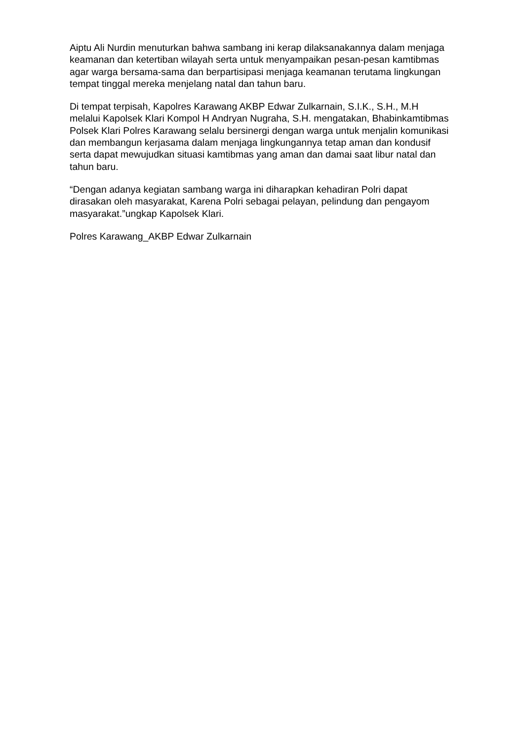Aiptu Ali Nurdin menuturkan bahwa sambang ini kerap dilaksanakannya dalam menjaga keamanan dan ketertiban wilayah serta untuk menyampaikan pesan-pesan kamtibmas agar warga bersama-sama dan berpartisipasi menjaga keamanan terutama lingkungan tempat tinggal mereka menjelang natal dan tahun baru.
Di tempat terpisah, Kapolres Karawang AKBP Edwar Zulkarnain, S.I.K., S.H., M.H melalui Kapolsek Klari Kompol H Andryan Nugraha, S.H. mengatakan, Bhabinkamtibmas Polsek Klari Polres Karawang selalu bersinergi dengan warga untuk menjalin komunikasi dan membangun kerjasama dalam menjaga lingkungannya tetap aman dan kondusif serta dapat mewujudkan situasi kamtibmas yang aman dan damai saat libur natal dan tahun baru.
“Dengan adanya kegiatan sambang warga ini diharapkan kehadiran Polri dapat dirasakan oleh masyarakat, Karena Polri sebagai pelayan, pelindung dan pengayom masyarakat.”ungkap Kapolsek Klari.
Polres Karawang_AKBP Edwar Zulkarnain